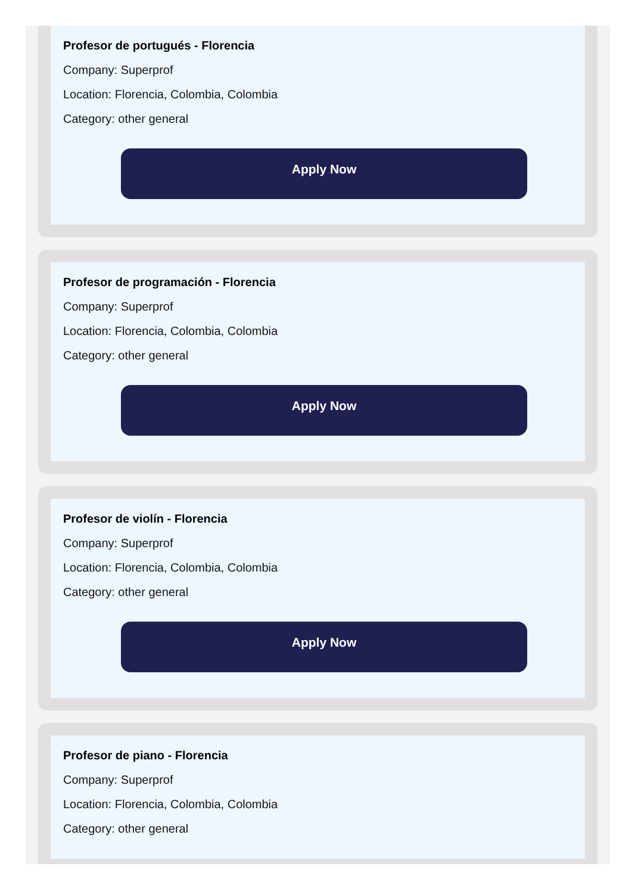Profesor de portugués - Florencia
Company: Superprof
Location: Florencia, Colombia, Colombia
Category: other general
Apply Now
Profesor de programación - Florencia
Company: Superprof
Location: Florencia, Colombia, Colombia
Category: other general
Apply Now
Profesor de violín - Florencia
Company: Superprof
Location: Florencia, Colombia, Colombia
Category: other general
Apply Now
Profesor de piano - Florencia
Company: Superprof
Location: Florencia, Colombia, Colombia
Category: other general